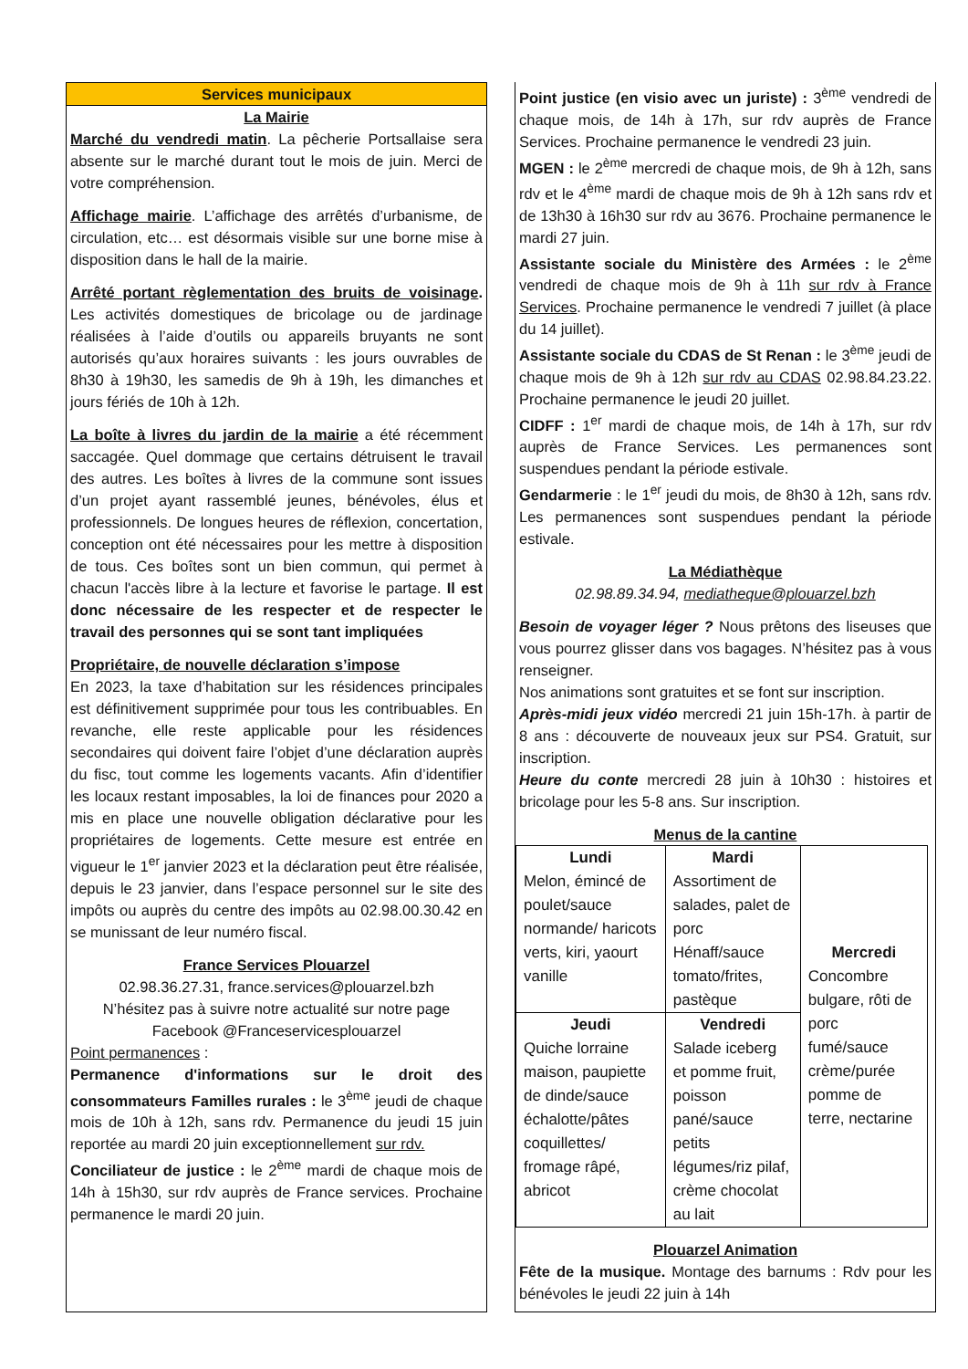Services municipaux
La Mairie
Marché du vendredi matin. La pêcherie Portsallaise sera absente sur le marché durant tout le mois de juin. Merci de votre compréhension.
Affichage mairie. L’affichage des arrêtés d’urbanisme, de circulation, etc… est désormais visible sur une borne mise à disposition dans le hall de la mairie.
Arrêté portant règlementation des bruits de voisinage. Les activités domestiques de bricolage ou de jardinage réalisées à l’aide d’outils ou appareils bruyants ne sont autorisés qu’aux horaires suivants : les jours ouvrables de 8h30 à 19h30, les samedis de 9h à 19h, les dimanches et jours fériés de 10h à 12h.
La boîte à livres du jardin de la mairie a été récemment saccagée. Quel dommage que certains détruisent le travail des autres. Les boîtes à livres de la commune sont issues d’un projet ayant rassemblé jeunes, bénévoles, élus et professionnels. De longues heures de réflexion, concertation, conception ont été nécessaires pour les mettre à disposition de tous. Ces boîtes sont un bien commun, qui permet à chacun l'accès libre à la lecture et favorise le partage. Il est donc nécessaire de les respecter et de respecter le travail des personnes qui se sont tant impliquées
Propriétaire, de nouvelle déclaration s’impose
En 2023, la taxe d’habitation sur les résidences principales est définitivement supprimée pour tous les contribuables. En revanche, elle reste applicable pour les résidences secondaires qui doivent faire l’objet d’une déclaration auprès du fisc, tout comme les logements vacants. Afin d’identifier les locaux restant imposables, la loi de finances pour 2020 a mis en place une nouvelle obligation déclarative pour les propriétaires de logements. Cette mesure est entrée en vigueur le 1<sup>er</sup> janvier 2023 et la déclaration peut être réalisée, depuis le 23 janvier, dans l’espace personnel sur le site des impôts ou auprès du centre des impôts au 02.98.00.30.42 en se munissant de leur numéro fiscal.
France Services Plouarzel
02.98.36.27.31, france.services@plouarzel.bzh
N’hésitez pas à suivre notre actualité sur notre page Facebook @Franceservicesplouarzel
Point permanences :
Permanence d'informations sur le droit des consommateurs Familles rurales : le 3<sup>ème</sup> jeudi de chaque mois de 10h à 12h, sans rdv. Permanence du jeudi 15 juin reportée au mardi 20 juin exceptionnellement sur rdv.
Conciliateur de justice : le 2<sup>ème</sup> mardi de chaque mois de 14h à 15h30, sur rdv auprès de France services. Prochaine permanence le mardi 20 juin.
Point justice (en visio avec un juriste) : 3<sup>ème</sup> vendredi de chaque mois, de 14h à 17h, sur rdv auprès de France Services. Prochaine permanence le vendredi 23 juin.
MGEN : le 2<sup>ème</sup> mercredi de chaque mois, de 9h à 12h, sans rdv et le 4<sup>ème</sup> mardi de chaque mois de 9h à 12h sans rdv et de 13h30 à 16h30 sur rdv au 3676. Prochaine permanence le mardi 27 juin.
Assistante sociale du Ministère des Armées : le 2<sup>ème</sup> vendredi de chaque mois de 9h à 11h sur rdv à France Services. Prochaine permanence le vendredi 7 juillet (à place du 14 juillet).
Assistante sociale du CDAS de St Renan : le 3<sup>ème</sup> jeudi de chaque mois de 9h à 12h sur rdv au CDAS 02.98.84.23.22. Prochaine permanence le jeudi 20 juillet.
CIDFF : 1<sup>er</sup> mardi de chaque mois, de 14h à 17h, sur rdv auprès de France Services. Les permanences sont suspendues pendant la période estivale.
Gendarmerie : le 1<sup>er</sup> jeudi du mois, de 8h30 à 12h, sans rdv. Les permanences sont suspendues pendant la période estivale.
La Médiathèque
02.98.89.34.94, mediatheque@plouarzel.bzh
Besoin de voyager léger ? Nous prêtons des liseuses que vous pourrez glisser dans vos bagages. N’hésitez pas à vous renseigner.
Nos animations sont gratuites et se font sur inscription.
Après-midi jeux vidéo mercredi 21 juin 15h-17h. à partir de 8 ans : découverte de nouveaux jeux sur PS4. Gratuit, sur inscription.
Heure du conte mercredi 28 juin à 10h30 : histoires et bricolage pour les 5-8 ans. Sur inscription.
Menus de la cantine
| Lundi Melon, émincé de poulet/sauce normande/ haricots verts, kiri, yaourt vanille | Mardi Assortiment de salades, palet de porc Hénaff/sauce tomato/frites, pastèque | Mercredi Concombre bulgare, rôti de porc fumé/sauce crème/purée pomme de terre, nectarine |
| Jeudi Quiche lorraine maison, paupiette de dinde/sauce échalotte/pâtes coquillettes/ fromage râpé, abricot | Vendredi Salade iceberg et pomme fruit, poisson pané/sauce petits légumes/riz pilaf, crème chocolat au lait | |
Plouarzel Animation
Fête de la musique. Montage des barnums : Rdv pour les bénévoles le jeudi 22 juin à 14h